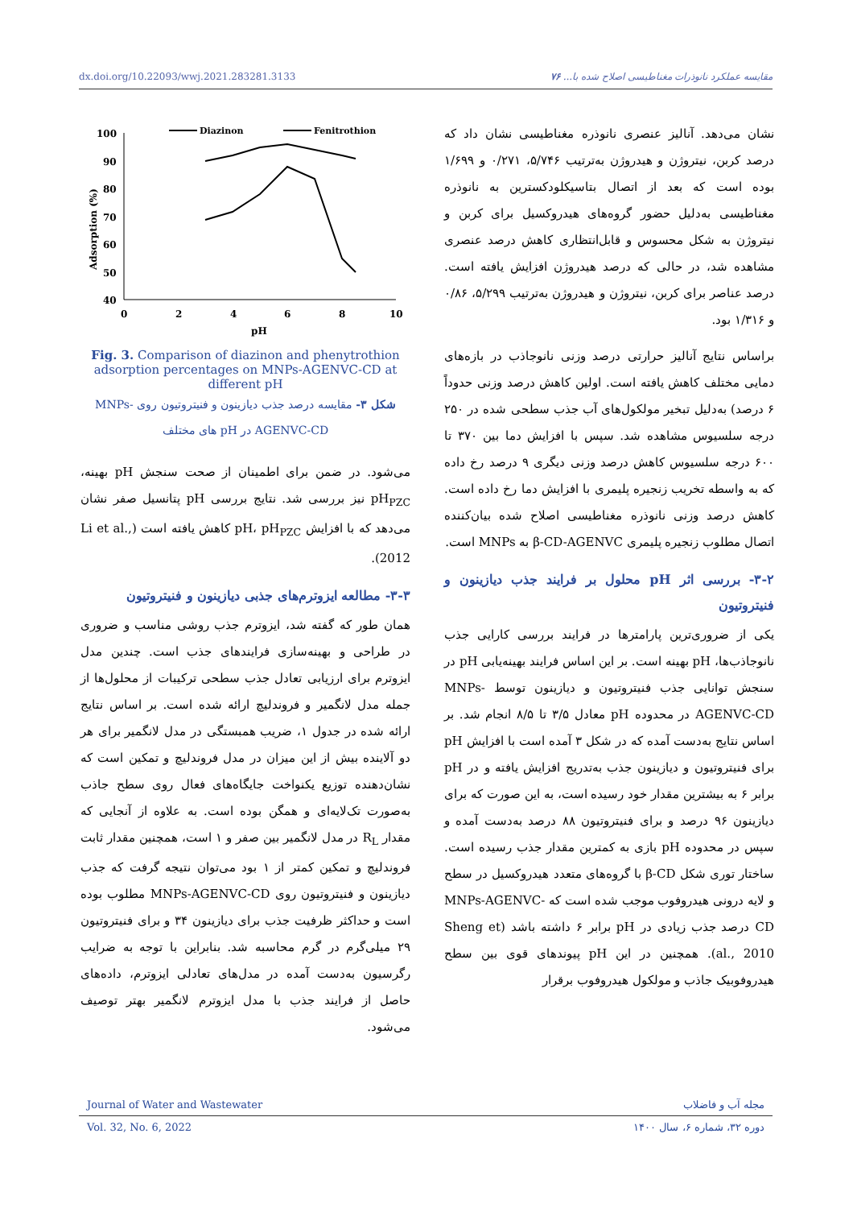dx.doi.org/10.22093/wwj.2021.283281.3133 مقایسه عملکرد نانوذرات مغناطیسی اصلاح شده با... ۷۶
نشان می‌دهد. آنالیز عنصری نانوذره مغناطیسی نشان داد که درصد کربن، نیتروژن و هیدروژن به‌ترتیب ۵/۷۴۶، ۰/۲۷۱ و ۱/۶۹۹ بوده است که بعد از اتصال بتاسیکلودکسترین به نانوذره مغناطیسی به‌دلیل حضور گروه‌های هیدروکسیل برای کربن و نیتروژن به شکل محسوس و قابل‌انتظاری کاهش درصد عنصری مشاهده شد، در حالی که درصد هیدروژن افزایش یافته است. درصد عناصر برای کربن، نیتروژن و هیدروژن به‌ترتیب ۵/۲۹۹، ۰/۸۶ و ۱/۳۱۶ بود.
براساس نتایج آنالیز حرارتی درصد وزنی نانوجاذب در بازه‌های دمایی مختلف کاهش یافته است. اولین کاهش درصد وزنی حدوداً ۶ درصد) به‌دلیل تبخیر مولکول‌های آب جذب سطحی شده در ۲۵۰ درجه سلسیوس مشاهده شد. سپس با افزایش دما بین ۳۷۰ تا ۶۰۰ درجه سلسیوس کاهش درصد وزنی دیگری ۹ درصد رخ داده که به واسطه تخریب زنجیره پلیمری با افزایش دما رخ داده است. کاهش درصد وزنی نانوذره مغناطیسی اصلاح شده بیان‌کننده اتصال مطلوب زنجیره پلیمری β-CD-AGENVC به MNPs است.
۳-۲- بررسی اثر pH محلول بر فرایند جذب دیازینون و فنیتروتیون
یکی از ضروری‌ترین پارامترها در فرایند بررسی کارایی جذب نانوجاذب‌ها، pH بهینه است. بر این اساس فرایند بهینه‌یابی pH در سنجش توانایی جذب فنیتروتیون و دیازینون توسط MNPs-AGENVC-CD در محدوده pH معادل ۳/۵ تا ۸/۵ انجام شد. بر اساس نتایج به‌دست آمده که در شکل ۳ آمده است با افزایش pH برای فنیتروتیون و دیازینون جذب به‌تدریج افزایش یافته و در pH برابر ۶ به بیشترین مقدار خود رسیده است، به این صورت که برای دیازینون ۹۶ درصد و برای فنیتروتیون ۸۸ درصد به‌دست آمده و سپس در محدوده pH بازی به کمترین مقدار جذب رسیده است. ساختار توری شکل β-CD با گروه‌های متعدد هیدروکسیل در سطح و لایه درونی هیدروفوب موجب شده است که MNPs-AGENVC-CD درصد جذب زیادی در pH برابر ۶ داشته باشد (Sheng et al., 2010). همچنین در این pH پیوندهای قوی بین سطح هیدروفوبیک جاذب و مولکول هیدروفوب برقرار
100
90
80
70
60
50
40
0
2
4
6
8
10
pH
Adsorption (%)
Diazinon
Fenitrothion
Fig. 3. Comparison of diazinon and phenytrothion adsorption percentages on MNPs-AGENVC-CD at different pH
شکل ۳- مقایسه درصد جذب دیازینون و فنیتروتیون روی MNPs-AGENVC-CD در pH های مختلف
می‌شود. در ضمن برای اطمینان از صحت سنجش pH بهینه، pH<sub>PZC</sub> نیز بررسی شد. نتایج بررسی pH پتانسیل صفر نشان می‌دهد که با افزایش pH، pH<sub>PZC</sub> کاهش یافته است (Li et al., 2012).
۳-۳- مطالعه ایزوترم‌های جذبی دیازینون و فنیتروتیون
همان طور که گفته شد، ایزوترم جذب روشی مناسب و ضروری در طراحی و بهینه‌سازی فرایندهای جذب است. چندین مدل ایزوترم برای ارزیابی تعادل جذب سطحی ترکیبات از محلول‌ها از جمله مدل لانگمیر و فروندلیچ ارائه شده است. بر اساس نتایج ارائه شده در جدول ۱، ضریب همبستگی در مدل لانگمیر برای هر دو آلاینده بیش از این میزان در مدل فروندلیچ و تمکین است که نشان‌دهنده توزیع یکنواخت جایگاه‌های فعال روی سطح جاذب به‌صورت تک‌لایه‌ای و همگن بوده است. به علاوه از آنجایی که مقدار R<sub>L</sub> در مدل لانگمیر بین صفر و ۱ است، همچنین مقدار ثابت فروندلیچ و تمکین کمتر از ۱ بود می‌توان نتیجه گرفت که جذب دیازینون و فنیتروتیون روی MNPs-AGENVC-CD مطلوب بوده است و حداکثر ظرفیت جذب برای دیازینون ۳۴ و برای فنیتروتیون ۲۹ میلی‌گرم در گرم محاسبه شد. بنابراین با توجه به ضرایب رگرسیون به‌دست آمده در مدل‌های تعادلی ایزوترم، داده‌های حاصل از فرایند جذب با مدل ایزوترم لانگمیر بهتر توصیف می‌شود.
Journal of Water and Wastewater مجله آب و فاضلاب
Vol. 32, No. 6, 2022 دوره ۳۲، شماره ۶، سال ۱۴۰۰